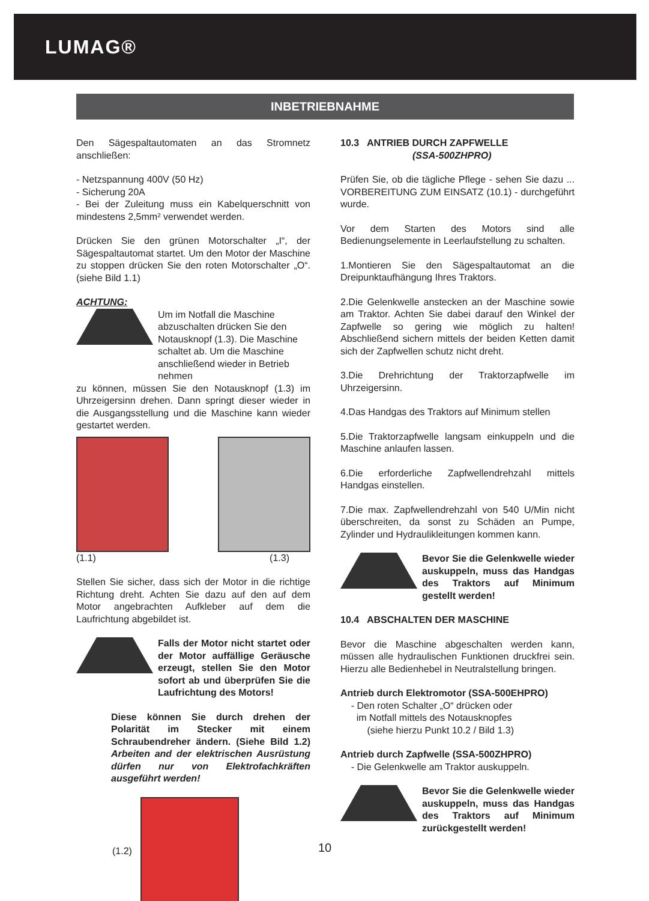LUMAG®
INBETRIEBNAHME
Den Sägespaltautomaten an das Stromnetz anschließen:
- Netzspannung 400V (50 Hz)
- Sicherung 20A
- Bei der Zuleitung muss ein Kabelquerschnitt von mindestens 2,5mm² verwendet werden.
Drücken Sie den grünen Motorschalter „I“, der Sägespaltautomat startet. Um den Motor der Maschine zu stoppen drücken Sie den roten Motorschalter „O“. (siehe Bild 1.1)
ACHTUNG:
Um im Notfall die Maschine abzuschalten drücken Sie den Notausknopf (1.3). Die Maschine schaltet ab. Um die Maschine anschließend wieder in Betrieb nehmen
zu können, müssen Sie den Notausknopf (1.3) im Uhrzeigersinn drehen. Dann springt dieser wieder in die Ausgangsstellung und die Maschine kann wieder gestartet werden.
(1.1) (1.3)
Stellen Sie sicher, dass sich der Motor in die richtige Richtung dreht. Achten Sie dazu auf den auf dem Motor angebrachten Aufkleber auf dem die Laufrichtung abgebildet ist.
Falls der Motor nicht startet oder der Motor auffällige Geräusche erzeugt, stellen Sie den Motor sofort ab und überprüfen Sie die Laufrichtung des Motors!
Diese können Sie durch drehen der Polarität im Stecker mit einem Schraubendreher ändern. (Siehe Bild 1.2) Arbeiten and der elektrischen Ausrüstung dürfen nur von Elektrofachkräften ausgeführt werden!
(1.2)
10.3 ANTRIEB DURCH ZAPFWELLE
(SSA-500ZHPRO)
Prüfen Sie, ob die tägliche Pflege - sehen Sie dazu ... VORBEREITUNG ZUM EINSATZ (10.1) - durchgeführt wurde.
Vor dem Starten des Motors sind alle Bedienungselemente in Leerlaufstellung zu schalten.
1.Montieren Sie den Sägespaltautomat an die Dreipunktaufhängung Ihres Traktors.
2.Die Gelenkwelle anstecken an der Maschine sowie am Traktor. Achten Sie dabei darauf den Winkel der Zapfwelle so gering wie möglich zu halten! Abschließend sichern mittels der beiden Ketten damit sich der Zapfwellen schutz nicht dreht.
3.Die Drehrichtung der Traktorzapfwelle im Uhrzeigersinn.
4.Das Handgas des Traktors auf Minimum stellen
5.Die Traktorzapfwelle langsam einkuppeln und die Maschine anlaufen lassen.
6.Die erforderliche Zapfwellendrehzahl mittels Handgas einstellen.
7.Die max. Zapfwellendrehzahl von 540 U/Min nicht überschreiten, da sonst zu Schäden an Pumpe, Zylinder und Hydraulikleitungen kommen kann.
Bevor Sie die Gelenkwelle wieder auskuppeln, muss das Handgas des Traktors auf Minimum gestellt werden!
10.4 ABSCHALTEN DER MASCHINE
Bevor die Maschine abgeschalten werden kann, müssen alle hydraulischen Funktionen druckfrei sein. Hierzu alle Bedienhebel in Neutralstellung bringen.
Antrieb durch Elektromotor (SSA-500EHPRO)
- Den roten Schalter „O“ drücken oder
im Notfall mittels des Notausknopfes
(siehe hierzu Punkt 10.2 / Bild 1.3)
Antrieb durch Zapfwelle (SSA-500ZHPRO)
- Die Gelenkwelle am Traktor auskuppeln.
Bevor Sie die Gelenkwelle wieder auskuppeln, muss das Handgas des Traktors auf Minimum zurückgestellt werden!
10